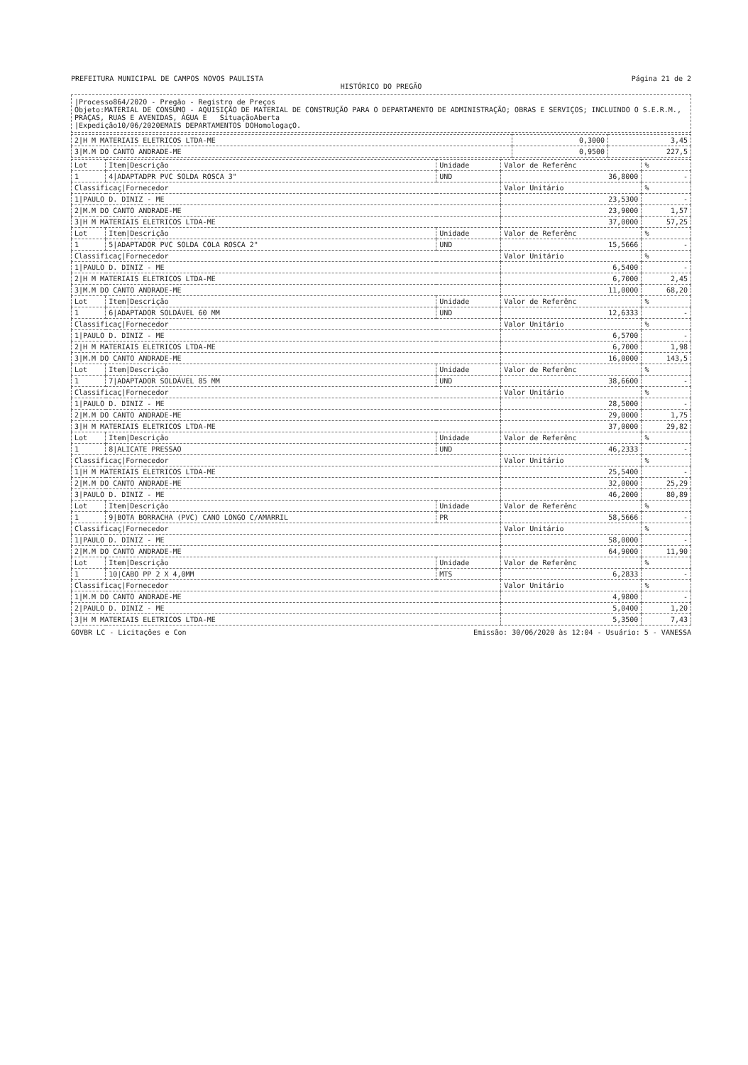PREFEITURA MUNICIPAL DE CAMPOS NOVOS PAULISTA Página 21 de 2
HISTÓRICO DO PREGÃO
|Processo864/2020 - Pregão - Registro de Preços
Objeto:MATERIAL DE CONSUMO - AQUISIÇÃO DE MATERIAL DE CONSTRUÇÃO PARA O DEPARTAMENTO DE ADMINISTRAÇÃO; OBRAS E SERVIÇOS; INCLUINDO O S.E.R.M., PRAÇAS, RUAS E AVENIDAS, ÁGUA E SituaçãoAberta
|Expedição10/06/2020EMAIS DEPARTAMENTOS DOHomologaçO.
| 2/H M MATERIAIS ELETRICOS LTDA-ME | 0,3000 | 3,45 |
| 3/M.M DO CANTO ANDRADE-ME | 0,9500 | 227,5 |
| Lot | Item/Descrição | Unidade | Valor de Referênc | % |
| --- | --- | --- | --- | --- |
| 1 | 4/ADAPTADPR PVC SOLDA ROSCA 3" | UND | 36,8000 | - |
| Classificaç/Fornecedor | | | Valor Unitário | % |
| 1/PAULO D. DINIZ - ME | | | 23,5300 | - |
| 2/M.M DO CANTO ANDRADE-ME | | | 23,9000 | 1,57 |
| 3/H M MATERIAIS ELETRICOS LTDA-ME | | | 37,0000 | 57,25 |
| Lot | Item/Descrição | Unidade | Valor de Referênc | % |
| 1 | 5/ADAPTADOR PVC SOLDA COLA ROSCA 2" | UND | 15,5666 | - |
| Classificaç/Fornecedor | | | Valor Unitário | % |
| 1/PAULO D. DINIZ - ME | | | 6,5400 | - |
| 2/H M MATERIAIS ELETRICOS LTDA-ME | | | 6,7000 | 2,45 |
| 3/M.M DO CANTO ANDRADE-ME | | | 11,0000 | 68,20 |
| Lot | Item/Descrição | Unidade | Valor de Referênc | % |
| 1 | 6/ADAPTADOR SOLDÁVEL 60 MM | UND | 12,6333 | - |
| Classificaç/Fornecedor | | | Valor Unitário | % |
| 1/PAULO D. DINIZ - ME | | | 6,5700 | - |
| 2/H M MATERIAIS ELETRICOS LTDA-ME | | | 6,7000 | 1,98 |
| 3/M.M DO CANTO ANDRADE-ME | | | 16,0000 | 143,5 |
| Lot | Item/Descrição | Unidade | Valor de Referênc | % |
| 1 | 7/ADAPTADOR SOLDÁVEL 85 MM | UND | 38,6600 | - |
| Classificaç/Fornecedor | | | Valor Unitário | % |
| 1/PAULO D. DINIZ - ME | | | 28,5000 | - |
| 2/M.M DO CANTO ANDRADE-ME | | | 29,0000 | 1,75 |
| 3/H M MATERIAIS ELETRICOS LTDA-ME | | | 37,0000 | 29,82 |
| Lot | Item/Descrição | Unidade | Valor de Referênc | % |
| 1 | 8/ALICATE PRESSAO | UND | 46,2333 | - |
| Classificaç/Fornecedor | | | Valor Unitário | % |
| 1/H M MATERIAIS ELETRICOS LTDA-ME | | | 25,5400 | - |
| 2/M.M DO CANTO ANDRADE-ME | | | 32,0000 | 25,29 |
| 3/PAULO D. DINIZ - ME | | | 46,2000 | 80,89 |
| Lot | Item/Descrição | Unidade | Valor de Referênc | % |
| 1 | 9/BOTA BORRACHA (PVC) CANO LONGO C/AMARRIL | PR | 58,5666 | - |
| Classificaç/Fornecedor | | | Valor Unitário | % |
| 1/PAULO D. DINIZ - ME | | | 58,0000 | - |
| 2/M.M DO CANTO ANDRADE-ME | | | 64,9000 | 11,90 |
| Lot | Item/Descrição | Unidade | Valor de Referênc | % |
| 1 | 10/CABO PP 2 X 4,0MM | MTS | 6,2833 | - |
| Classificaç/Fornecedor | | | Valor Unitário | % |
| 1/M.M DO CANTO ANDRADE-ME | | | 4,9800 | - |
| 2/PAULO D. DINIZ - ME | | | 5,0400 | 1,20 |
| 3/H M MATERIAIS ELETRICOS LTDA-ME | | | 5,3500 | 7,43 |
GOVBR LC - Licitações e Con Emissão: 30/06/2020 às 12:04 - Usuário: 5 - VANESSA